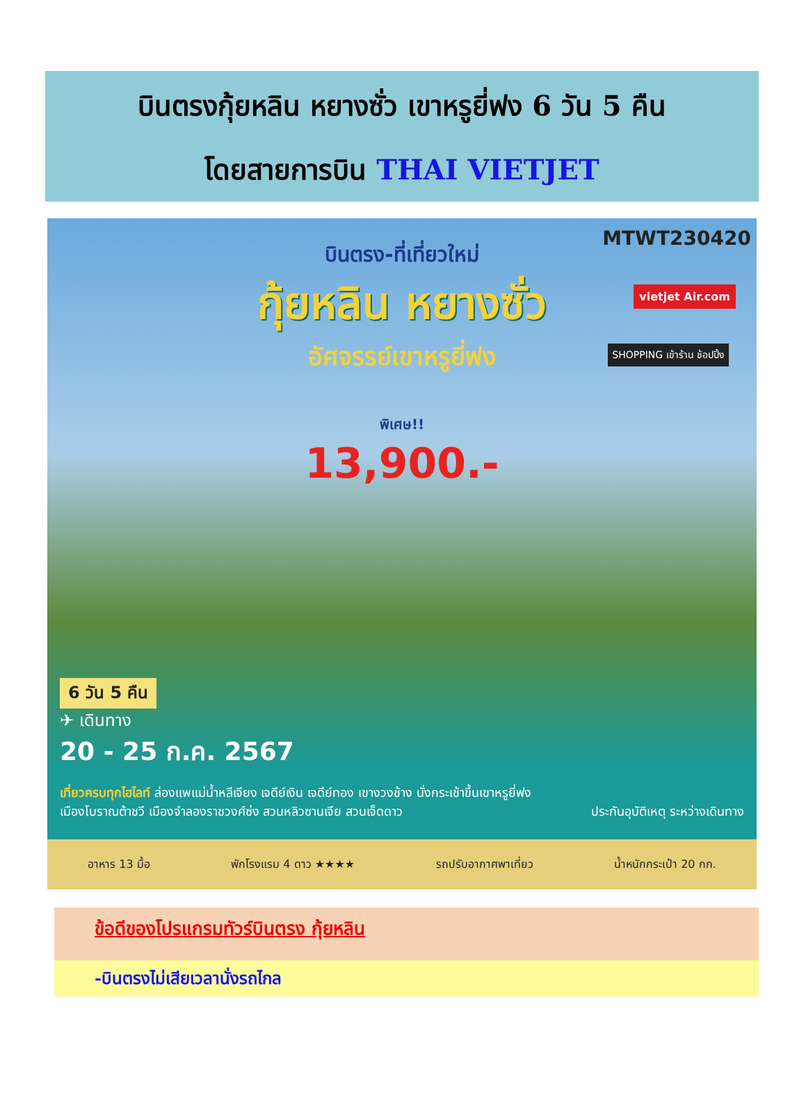บินตรงกุ้ยหลิน หยางซั่ว เขาหรูยี่ฟง 6 วัน 5 คืน
โดยสายการบิน THAI VIETJET
MTWT230420
บินตรง-ที่เที่ยวใหม่
กุ้ยหลิน หยางซั่ว
อัศจรรย์เขาหรูยี่ฟง
พิเศษ!!
13,900.-
vietjet Air.com
SHOPPING เข้าร้าน ช้อปปิ้ง
6 วัน 5 คืน
✈ เดินทาง
20 - 25 ก.ค. 2567
เที่ยวครบทุกไฮไลท์ ล่องแพแม่น้ำหลีเจียง เจดีย์เงิน เจดีย์ทอง เขางวงช้าง นั่งกระเช้าขึ้นเขาหรูยี่ฟง
เมืองโบราณต้าชวี เมืองจำลองราชวงศ์ซ่ง สวนหลิวซานเจีย สวนเจ็ดดาว ประกันอุบัติเหตุ ระหว่างเดินทาง
อาหาร 13 มื้อ พักโรงแรม 4 ดาว ★★★★ รถปรับอากาศพาเที่ยว น้ำหนักกระเป๋า 20 กก.
ข้อดีของโปรแกรมทัวร์บินตรง กุ้ยหลิน
-บินตรงไม่เสียเวลานั่งรถไกล